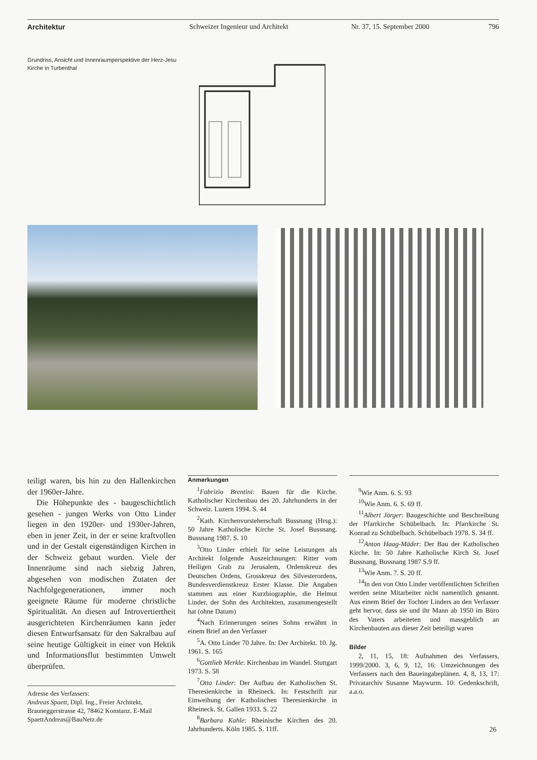Architektur Schweizer Ingenieur und Architekt Nr. 37, 15. September 2000 796
Grundriss, Ansicht und Innenraumperspektive der Herz-Jesu Kirche in Turbenthal
teiligt waren, bis hin zu den Hallenkirchen der 1960er-Jahre.
Die Höhepunkte des - baugeschichtlich gesehen - jungen Werks von Otto Linder liegen in den 1920er- und 1930er-Jahren, eben in jener Zeit, in der er seine kraftvollen und in der Gestalt eigenständigen Kirchen in der Schweiz gebaut wurden. Viele der Innenräume sind nach siebzig Jahren, abgesehen von modischen Zutaten der Nachfolgegenerationen, immer noch geeignete Räume für moderne christliche Spiritualität. An diesen auf Introvertiertheit ausgerichteten Kirchenräumen kann jeder diesen Entwurfsansatz für den Sakralbau auf seine heutige Gültigkeit in einer von Hektik und Informationsflut bestimmten Umwelt überprüfen.
Adresse des Verfassers:
Andreas Spaett, Dipl. Ing., Freier Architekt, Brauneggerstrasse 42, 78462 Konstanz. E-Mail SpaettAndreas@BauNetz.de
Anmerkungen
<sup>1</sup> Fabrizio Brentini: Bauen für die Kirche. Katholischer Kirchenbau des 20. Jahrhunderts in der Schweiz. Luzern 1994. S. 44
<sup>2</sup> Kath. Kirchenvorsteherschaft Bussnang (Hrsg.): 50 Jahre Katholische Kirche St. Josef Bussnang. Bussnang 1987. S. 10
<sup>3</sup> Otto Linder erhielt für seine Leistungen als Architekt folgende Auszeichnungen: Ritter vom Heiligen Grab zu Jerusalem, Ordenskreuz des Deutschen Ordens, Grosskreuz des Silvesterordens, Bundesverdienstkreuz Erster Klasse. Die Angaben stammen aus einer Kurzbiographie, die Helmut Linder, der Sohn des Architekten, zusammengestellt hat (ohne Datum)
<sup>4</sup> Nach Erinnerungen seines Sohns erwähnt in einem Brief an den Verfasser
<sup>5</sup> A. Otto Linder 70 Jahre. In: Der Architekt. 10. Jg. 1961. S. 165
<sup>6</sup> Gottlieb Merkle: Kirchenbau im Wandel. Stuttgart 1973. S. 58
<sup>7</sup> Otto Linder: Der Aufbau der Katholischen St. Theresienkirche in Rheineck. In: Festschrift zur Einweihung der Katholischen Theresienkirche in Rheineck. St. Gallen 1933. S. 22
<sup>8</sup> Barbara Kahle: Rheinische Kirchen des 20. Jahrhunderts. Köln 1985. S. 11ff.
<sup>9</sup> Wie Anm. 6. S. 93
<sup>10</sup> Wie Anm. 6. S. 69 ff.
<sup>11</sup> Albert Jörger: Baugeschichte und Beschreibung der Pfarrkirche Schübelbach. In: Pfarrkirche St. Konrad zu Schübelbach. Schübelbach 1978. S. 34 ff.
<sup>12</sup> Anton Haag-Mäder: Der Bau der Katholischen Kirche. In: 50 Jahre Katholische Kirch St. Josef Bussnang, Bussnang 1987 S.9 ff.
<sup>13</sup> Wie Anm. 7. S. 20 ff.
<sup>14</sup> In den von Otto Linder veröffentlichten Schriften werden seine Mitarbeiter nicht namentlich genannt. Aus einem Brief der Tochter Linders an den Verfasser geht hervor, dass sie und ihr Mann ab 1950 im Büro des Vaters arbeiteten und massgeblich an Kirchenbauten aus dieser Zeit beteiligt waren
Bilder
2, 11, 15, 18: Aufnahmen des Verfassers, 1999/2000. 3, 6, 9, 12, 16: Umzeichnungen des Verfassers nach den Baueingabeplänen. 4, 8, 13, 17: Privatarchiv Susanne Maywurm. 10: Gedenkschrift, a.a.o.
26